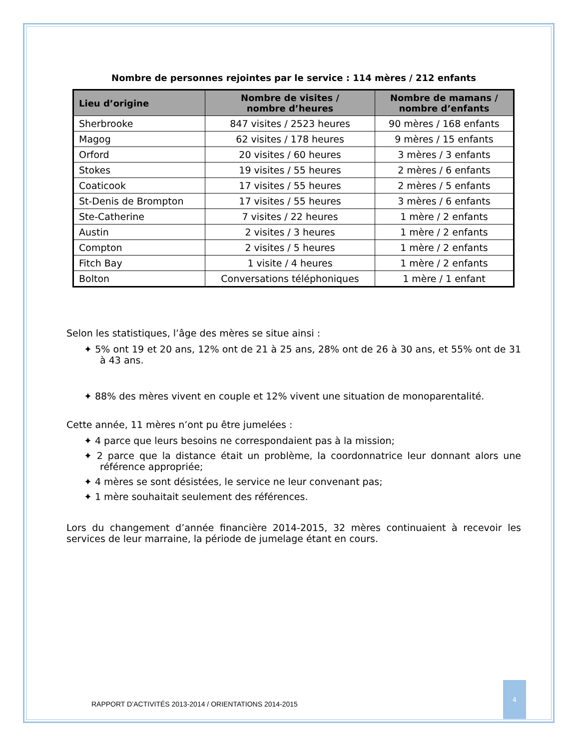Nombre de personnes rejointes par le service : 114 mères / 212 enfants
| Lieu d’origine | Nombre de visites / nombre d’heures | Nombre de mamans / nombre d’enfants |
| --- | --- | --- |
| Sherbrooke | 847 visites / 2523 heures | 90 mères / 168 enfants |
| Magog | 62 visites / 178 heures | 9 mères / 15 enfants |
| Orford | 20 visites / 60 heures | 3 mères / 3 enfants |
| Stokes | 19 visites / 55 heures | 2 mères / 6 enfants |
| Coaticook | 17 visites / 55 heures | 2 mères / 5 enfants |
| St-Denis de Brompton | 17 visites / 55 heures | 3 mères / 6 enfants |
| Ste-Catherine | 7 visites / 22 heures | 1 mère / 2 enfants |
| Austin | 2 visites / 3 heures | 1 mère / 2 enfants |
| Compton | 2 visites / 5 heures | 1 mère / 2 enfants |
| Fitch Bay | 1 visite / 4 heures | 1 mère / 2 enfants |
| Bolton | Conversations téléphoniques | 1 mère / 1 enfant |
Selon les statistiques, l’âge des mères se situe ainsi :
✦ 5% ont 19 et 20 ans, 12% ont de 21 à 25 ans, 28% ont de 26 à 30 ans, et 55% ont de 31 à 43 ans.
✦ 88% des mères vivent en couple et 12% vivent une situation de monoparentalité.
Cette année, 11 mères n’ont pu être jumelées :
✦ 4 parce que leurs besoins ne correspondaient pas à la mission;
✦ 2 parce que la distance était un problème, la coordonnatrice leur donnant alors une référence appropriée;
✦ 4 mères se sont désistées, le service ne leur convenant pas;
✦ 1 mère souhaitait seulement des références.
Lors du changement d’année financière 2014-2015, 32 mères continuaient à recevoir les services de leur marraine, la période de jumelage étant en cours.
RAPPORT D’ACTIVITÉS 2013-2014 / ORIENTATIONS 2014-2015
4